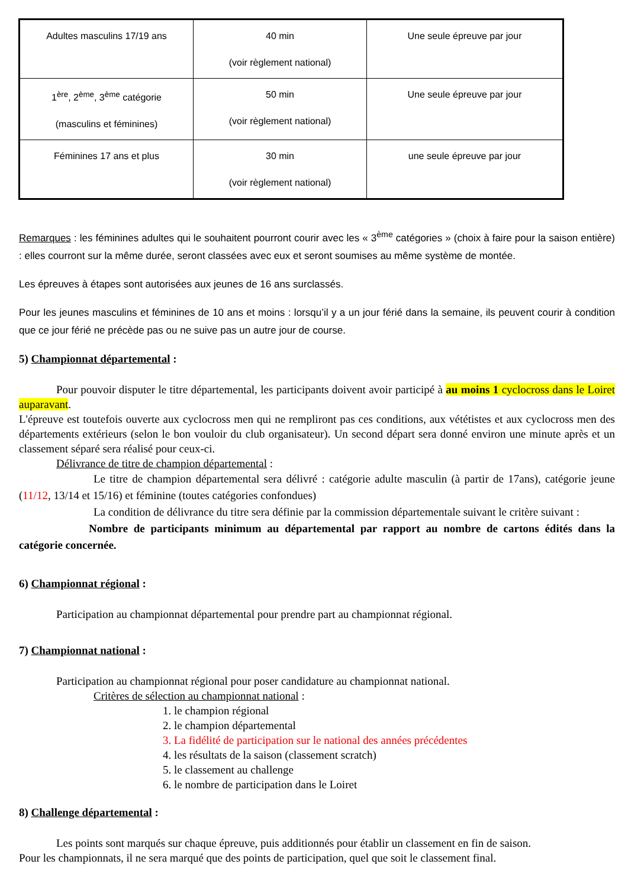| Adultes masculins 17/19 ans | 40 min (voir règlement national) | Une seule épreuve par jour |
| 1<sup>ère</sup>, 2<sup>ème</sup>, 3<sup>ème</sup> catégorie (masculins et féminines) | 50 min (voir règlement national) | Une seule épreuve par jour |
| Féminines 17 ans et plus | 30 min (voir règlement national) | une seule épreuve par jour |
Remarques : les féminines adultes qui le souhaitent pourront courir avec les « 3<sup>ème</sup> catégories » (choix à faire pour la saison entière) : elles courront sur la même durée, seront classées avec eux et seront soumises au même système de montée.
Les épreuves à étapes sont autorisées aux jeunes de 16 ans surclassés.
Pour les jeunes masculins et féminines de 10 ans et moins : lorsqu’il y a un jour férié dans la semaine, ils peuvent courir à condition que ce jour férié ne précède pas ou ne suive pas un autre jour de course.
5) Championnat départemental :
Pour pouvoir disputer le titre départemental, les participants doivent avoir participé à au moins 1 cyclocross dans le Loiret auparavant.
L'épreuve est toutefois ouverte aux cyclocross men qui ne rempliront pas ces conditions, aux vététistes et aux cyclocross men des départements extérieurs (selon le bon vouloir du club organisateur). Un second départ sera donné environ une minute après et un classement séparé sera réalisé pour ceux-ci.
Délivrance de titre de champion départemental :
Le titre de champion départemental sera délivré : catégorie adulte masculin (à partir de 17ans), catégorie jeune (11/12, 13/14 et 15/16) et féminine (toutes catégories confondues)
La condition de délivrance du titre sera définie par la commission départementale suivant le critère suivant :
Nombre de participants minimum au départemental par rapport au nombre de cartons édités dans la catégorie concernée.
6) Championnat régional :
Participation au championnat départemental pour prendre part au championnat régional.
7) Championnat national :
Participation au championnat régional pour poser candidature au championnat national.
Critères de sélection au championnat national :
1. le champion régional
2. le champion départemental
3. La fidélité de participation sur le national des années précédentes
4. les résultats de la saison (classement scratch)
5. le classement au challenge
6. le nombre de participation dans le Loiret
8) Challenge départemental :
Les points sont marqués sur chaque épreuve, puis additionnés pour établir un classement en fin de saison.
Pour les championnats, il ne sera marqué que des points de participation, quel que soit le classement final.